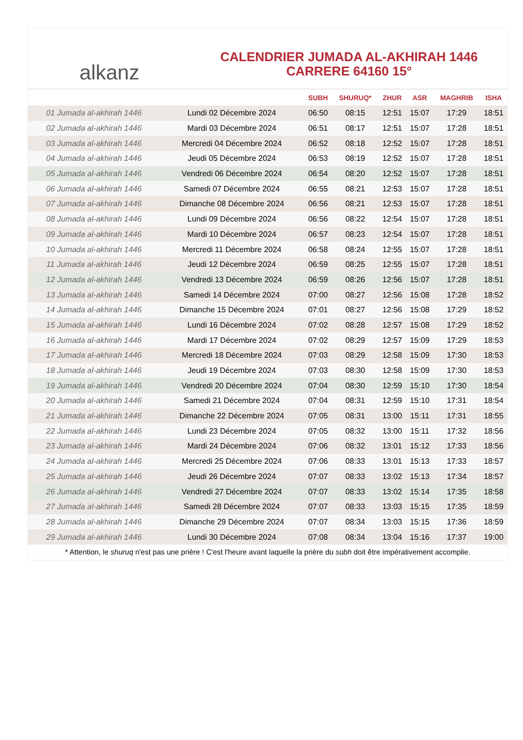alkanz
CALENDRIER JUMADA AL-AKHIRAH 1446
CARRERE 64160 15°
| | | SUBH | SHURUQ* | ZHUR | ASR | MAGHRIB | ISHA |
| --- | --- | --- | --- | --- | --- | --- | --- |
| 01 Jumada al-akhirah 1446 | Lundi 02 Décembre 2024 | 06:50 | 08:15 | 12:51 | 15:07 | 17:29 | 18:51 |
| 02 Jumada al-akhirah 1446 | Mardi 03 Décembre 2024 | 06:51 | 08:17 | 12:51 | 15:07 | 17:28 | 18:51 |
| 03 Jumada al-akhirah 1446 | Mercredi 04 Décembre 2024 | 06:52 | 08:18 | 12:52 | 15:07 | 17:28 | 18:51 |
| 04 Jumada al-akhirah 1446 | Jeudi 05 Décembre 2024 | 06:53 | 08:19 | 12:52 | 15:07 | 17:28 | 18:51 |
| 05 Jumada al-akhirah 1446 | Vendredi 06 Décembre 2024 | 06:54 | 08:20 | 12:52 | 15:07 | 17:28 | 18:51 |
| 06 Jumada al-akhirah 1446 | Samedi 07 Décembre 2024 | 06:55 | 08:21 | 12:53 | 15:07 | 17:28 | 18:51 |
| 07 Jumada al-akhirah 1446 | Dimanche 08 Décembre 2024 | 06:56 | 08:21 | 12:53 | 15:07 | 17:28 | 18:51 |
| 08 Jumada al-akhirah 1446 | Lundi 09 Décembre 2024 | 06:56 | 08:22 | 12:54 | 15:07 | 17:28 | 18:51 |
| 09 Jumada al-akhirah 1446 | Mardi 10 Décembre 2024 | 06:57 | 08:23 | 12:54 | 15:07 | 17:28 | 18:51 |
| 10 Jumada al-akhirah 1446 | Mercredi 11 Décembre 2024 | 06:58 | 08:24 | 12:55 | 15:07 | 17:28 | 18:51 |
| 11 Jumada al-akhirah 1446 | Jeudi 12 Décembre 2024 | 06:59 | 08:25 | 12:55 | 15:07 | 17:28 | 18:51 |
| 12 Jumada al-akhirah 1446 | Vendredi 13 Décembre 2024 | 06:59 | 08:26 | 12:56 | 15:07 | 17:28 | 18:51 |
| 13 Jumada al-akhirah 1446 | Samedi 14 Décembre 2024 | 07:00 | 08:27 | 12:56 | 15:08 | 17:28 | 18:52 |
| 14 Jumada al-akhirah 1446 | Dimanche 15 Décembre 2024 | 07:01 | 08:27 | 12:56 | 15:08 | 17:29 | 18:52 |
| 15 Jumada al-akhirah 1446 | Lundi 16 Décembre 2024 | 07:02 | 08:28 | 12:57 | 15:08 | 17:29 | 18:52 |
| 16 Jumada al-akhirah 1446 | Mardi 17 Décembre 2024 | 07:02 | 08:29 | 12:57 | 15:09 | 17:29 | 18:53 |
| 17 Jumada al-akhirah 1446 | Mercredi 18 Décembre 2024 | 07:03 | 08:29 | 12:58 | 15:09 | 17:30 | 18:53 |
| 18 Jumada al-akhirah 1446 | Jeudi 19 Décembre 2024 | 07:03 | 08:30 | 12:58 | 15:09 | 17:30 | 18:53 |
| 19 Jumada al-akhirah 1446 | Vendredi 20 Décembre 2024 | 07:04 | 08:30 | 12:59 | 15:10 | 17:30 | 18:54 |
| 20 Jumada al-akhirah 1446 | Samedi 21 Décembre 2024 | 07:04 | 08:31 | 12:59 | 15:10 | 17:31 | 18:54 |
| 21 Jumada al-akhirah 1446 | Dimanche 22 Décembre 2024 | 07:05 | 08:31 | 13:00 | 15:11 | 17:31 | 18:55 |
| 22 Jumada al-akhirah 1446 | Lundi 23 Décembre 2024 | 07:05 | 08:32 | 13:00 | 15:11 | 17:32 | 18:56 |
| 23 Jumada al-akhirah 1446 | Mardi 24 Décembre 2024 | 07:06 | 08:32 | 13:01 | 15:12 | 17:33 | 18:56 |
| 24 Jumada al-akhirah 1446 | Mercredi 25 Décembre 2024 | 07:06 | 08:33 | 13:01 | 15:13 | 17:33 | 18:57 |
| 25 Jumada al-akhirah 1446 | Jeudi 26 Décembre 2024 | 07:07 | 08:33 | 13:02 | 15:13 | 17:34 | 18:57 |
| 26 Jumada al-akhirah 1446 | Vendredi 27 Décembre 2024 | 07:07 | 08:33 | 13:02 | 15:14 | 17:35 | 18:58 |
| 27 Jumada al-akhirah 1446 | Samedi 28 Décembre 2024 | 07:07 | 08:33 | 13:03 | 15:15 | 17:35 | 18:59 |
| 28 Jumada al-akhirah 1446 | Dimanche 29 Décembre 2024 | 07:07 | 08:34 | 13:03 | 15:15 | 17:36 | 18:59 |
| 29 Jumada al-akhirah 1446 | Lundi 30 Décembre 2024 | 07:08 | 08:34 | 13:04 | 15:16 | 17:37 | 19:00 |
* Attention, le shuruq n'est pas une prière ! C'est l'heure avant laquelle la prière du subh doit être impérativement accomplie.